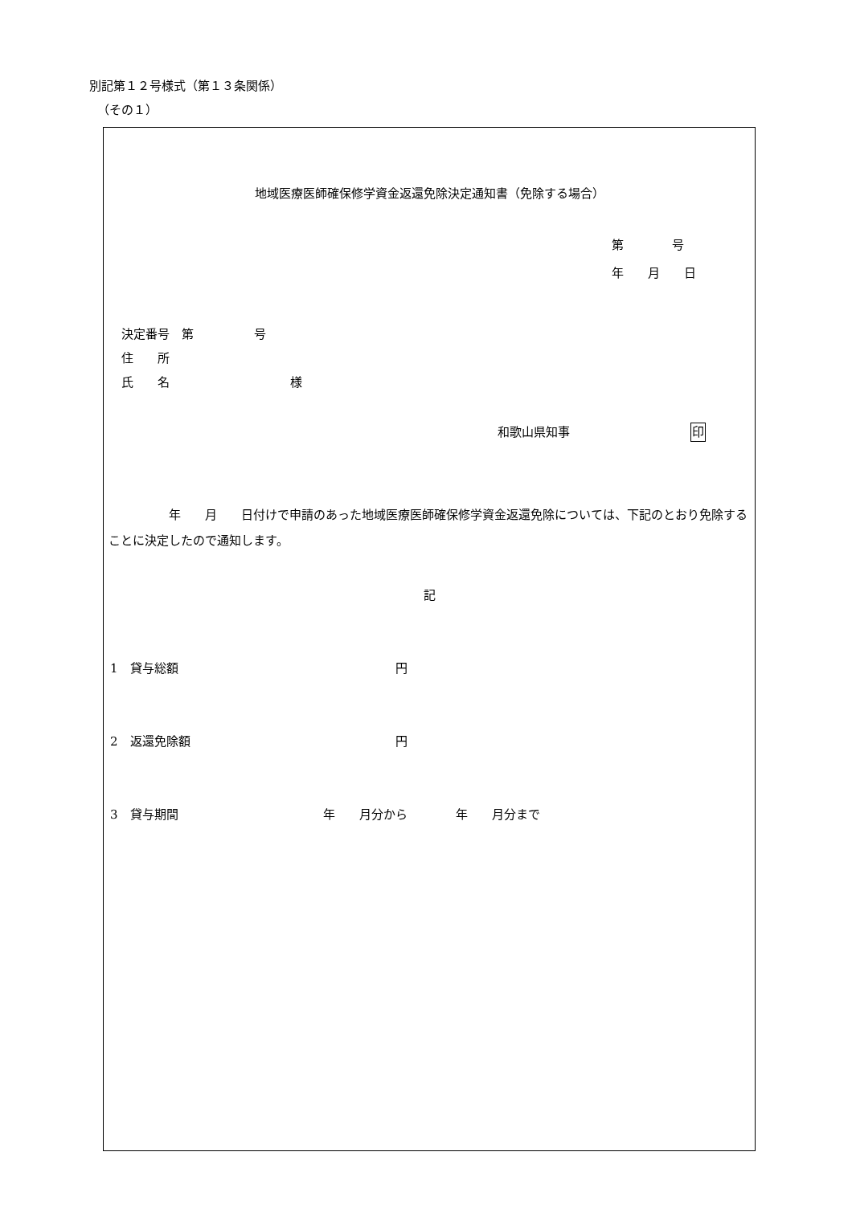別記第１２号様式（第１３条関係）
（その１）
地域医療医師確保修学資金返還免除決定通知書（免除する場合）
第　　　　号
年　　月　　日
決定番号　第　　　　　号
住　　所
氏　　名　　　　　　　　　　様
和歌山県知事　　　　　　　　　　印
　　　　　年　　月　　日付けで申請のあった地域医療医師確保修学資金返還免除については、下記のとおり免除することに決定したので通知します。
記
1　貸与総額　　　　　　　　　　　　　　　　　　円
2　返還免除額　　　　　　　　　　　　　　　　　円
3　貸与期間　　　　　　　　　　　　年　　月分から　　　　年　　月分まで